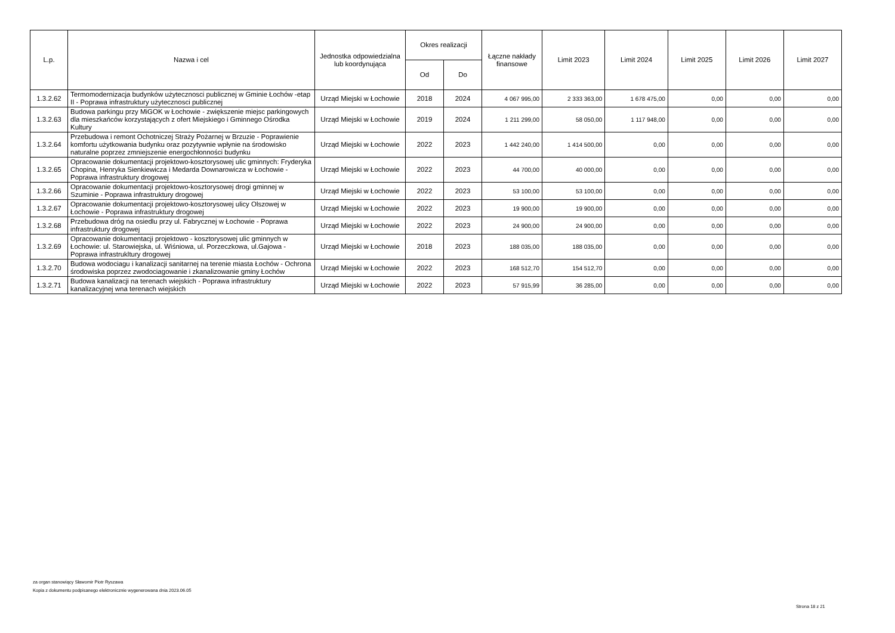| L.p. | Nazwa i cel | Jednostka odpowiedzialna lub koordynująca | Okres realizacji | | Łączne nakłady finansowe | Limit 2023 | Limit 2024 | Limit 2025 | Limit 2026 | Limit 2027 |
| --- | --- | --- | --- | --- | --- | --- | --- | --- | --- | --- |
| | | | Od | Do | | | | | | |
| 1.3.2.62 | Termomodernizacja budynków użytecznosci publicznej w Gminie Łochów -etap II - Poprawa infrastruktury użytecznosci publicznej | Urząd Miejski w Łochowie | 2018 | 2024 | 4 067 995,00 | 2 333 363,00 | 1 678 475,00 | 0,00 | 0,00 | 0,00 |
| 1.3.2.63 | Budowa parkingu przy MiGOK w Łochowie - zwiększenie miejsc parkingowych dla mieszkańców korzystających z ofert Miejskiego i Gminnego Ośrodka Kultury | Urząd Miejski w Łochowie | 2019 | 2024 | 1 211 299,00 | 58 050,00 | 1 117 948,00 | 0,00 | 0,00 | 0,00 |
| 1.3.2.64 | Przebudowa i remont Ochotniczej Straży Pożarnej w Brzuzie - Poprawienie komfortu użytkowania budynku oraz pozytywnie wpłynie na środowisko naturalne poprzez zmniejszenie energochłonności budynku | Urząd Miejski w Łochowie | 2022 | 2023 | 1 442 240,00 | 1 414 500,00 | 0,00 | 0,00 | 0,00 | 0,00 |
| 1.3.2.65 | Opracowanie dokumentacji projektowo-kosztorysowej ulic gminnych: Fryderyka Chopina, Henryka Sienkiewicza i Medarda Downarowicza w Łochowie - Poprawa infrastruktury drogowej | Urząd Miejski w Łochowie | 2022 | 2023 | 44 700,00 | 40 000,00 | 0,00 | 0,00 | 0,00 | 0,00 |
| 1.3.2.66 | Opracowanie dokumentacji projektowo-kosztorysowej drogi gminnej w Szuminie - Poprawa infrastruktury drogowej | Urząd Miejski w Łochowie | 2022 | 2023 | 53 100,00 | 53 100,00 | 0,00 | 0,00 | 0,00 | 0,00 |
| 1.3.2.67 | Opracowanie dokumentacji projektowo-kosztorysowej ulicy Olszowej w Łochowie - Poprawa infrastruktury drogowej | Urząd Miejski w Łochowie | 2022 | 2023 | 19 900,00 | 19 900,00 | 0,00 | 0,00 | 0,00 | 0,00 |
| 1.3.2.68 | Przebudowa dróg na osiedlu przy ul. Fabrycznej w Łochowie - Poprawa infrastruktury drogowej | Urząd Miejski w Łochowie | 2022 | 2023 | 24 900,00 | 24 900,00 | 0,00 | 0,00 | 0,00 | 0,00 |
| 1.3.2.69 | Opracowanie dokumentacji projektowo - kosztorysowej ulic gminnych w Łochowie: ul. Starowiejska, ul. Wiśniowa, ul. Porzeczkowa, ul.Gajowa - Poprawa infrastrukltury drogowej | Urząd Miejski w Łochowie | 2018 | 2023 | 188 035,00 | 188 035,00 | 0,00 | 0,00 | 0,00 | 0,00 |
| 1.3.2.70 | Budowa wodociagu i kanalizacji sanitarnej na terenie miasta Łochów - Ochrona środowiska poprzez zwodociagowanie i zkanalizowanie gminy Łochów | Urząd Miejski w Łochowie | 2022 | 2023 | 168 512,70 | 154 512,70 | 0,00 | 0,00 | 0,00 | 0,00 |
| 1.3.2.71 | Budowa kanalizacji na terenach wiejskich - Poprawa infrastruktury kanalizacyjnej wna terenach wiejskich | Urząd Miejski w Łochowie | 2022 | 2023 | 57 915,99 | 36 285,00 | 0,00 | 0,00 | 0,00 | 0,00 |
za organ stanowiący Sławomir Piotr Ryszawa
Kopia z dokumentu podpisanego elektronicznie wygenerowana dnia 2023.06.05
Strona 18 z 21